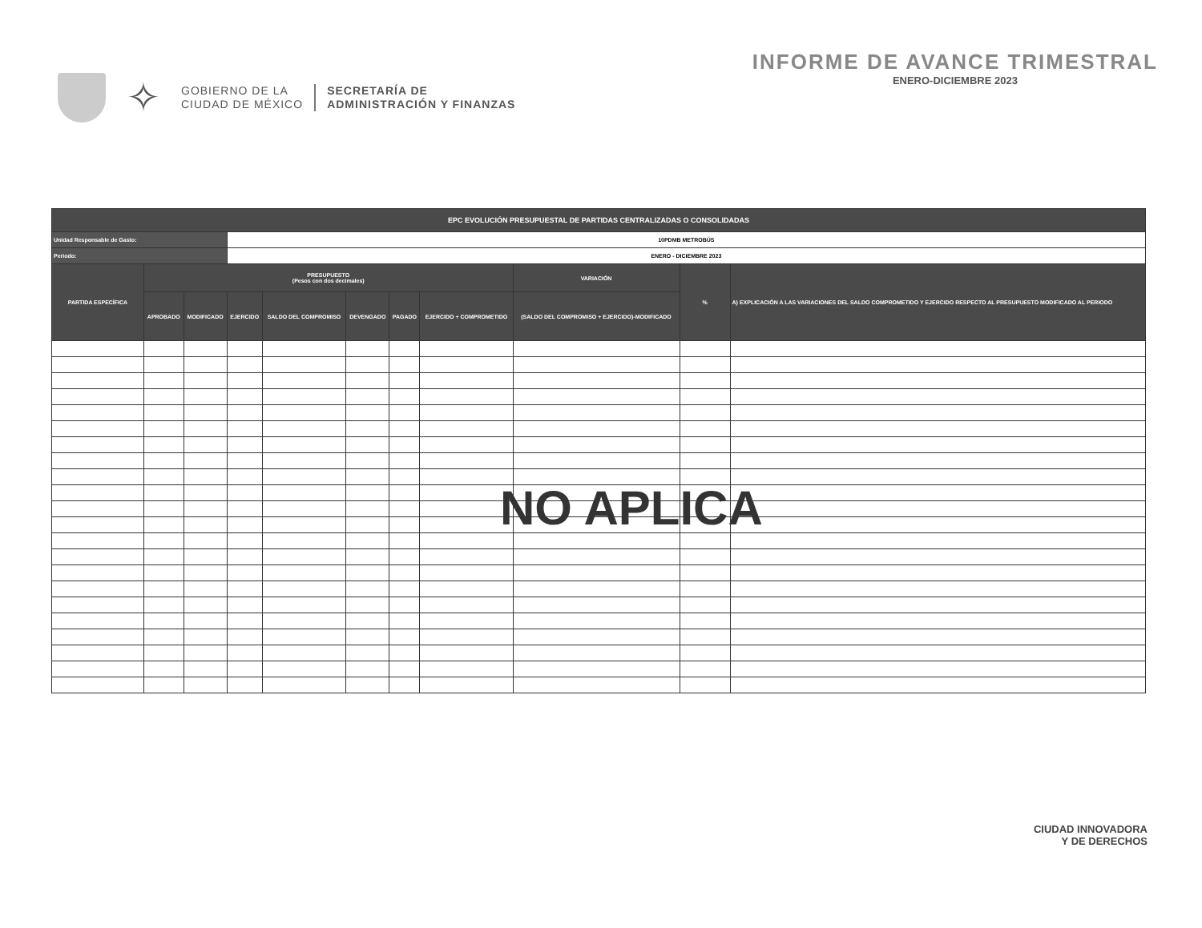✧
GOBIERNO DE LA
CIUDAD DE MÉXICO
SECRETARÍA DE
ADMINISTRACIÓN Y FINANZAS
INFORME DE AVANCE TRIMESTRAL
ENERO-DICIEMBRE 2023
| EPC EVOLUCIÓN PRESUPUESTAL DE PARTIDAS CENTRALIZADAS O CONSOLIDADAS | | | | | | | | | | |
| Unidad Responsable de Gasto: | | | 10PDMB METROBÚS | | | | | | | |
| Periodo: | | | ENERO - DICIEMBRE 2023 | | | | | | | |
| PARTIDA ESPECÍFICA | PRESUPUESTO (Pesos con dos decimales) | | | | | | | VARIACIÓN | % | A) EXPLICACIÓN A LAS VARIACIONES DEL SALDO COMPROMETIDO Y EJERCIDO RESPECTO AL PRESUPUESTO MODIFICADO AL PERIODO |
| | APROBADO | MODIFICADO | EJERCIDO | SALDO DEL COMPROMISO | DEVENGADO | PAGADO | EJERCIDO + COMPROMETIDO | (SALDO DEL COMPROMISO + EJERCIDO)-MODIFICADO | | |
NO APLICA
CIUDAD INNOVADORA
Y DE DERECHOS